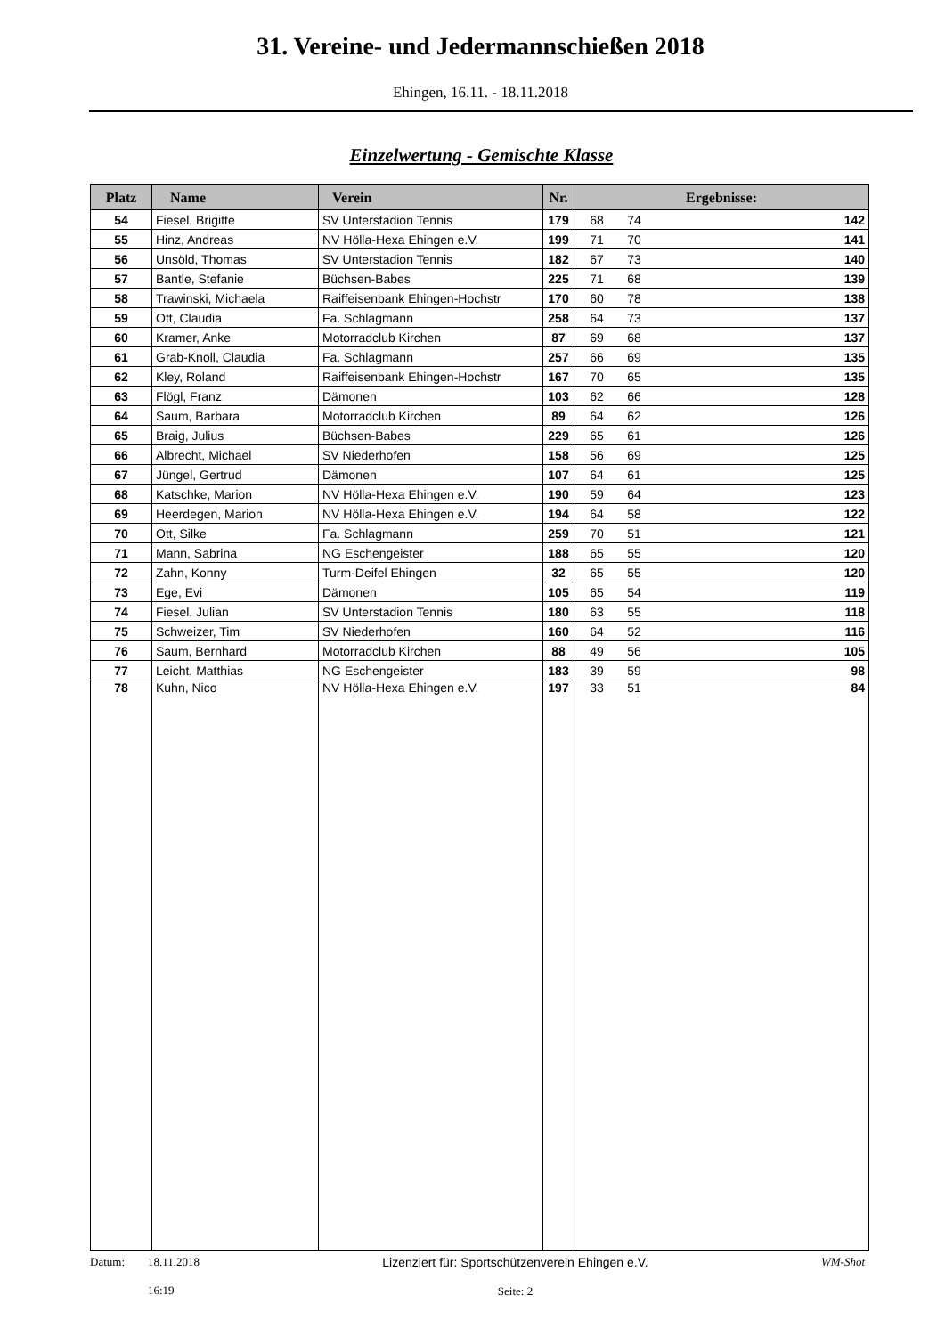31. Vereine- und Jedermannschießen 2018
Ehingen, 16.11. - 18.11.2018
Einzelwertung - Gemischte Klasse
| Platz | Name | Verein | Nr. | Ergebnisse: |
| --- | --- | --- | --- | --- |
| 54 | Fiesel, Brigitte | SV Unterstadion Tennis | 179 | 68 74 142 |
| 55 | Hinz, Andreas | NV Hölla-Hexa Ehingen e.V. | 199 | 71 70 141 |
| 56 | Unsöld, Thomas | SV Unterstadion Tennis | 182 | 67 73 140 |
| 57 | Bantle, Stefanie | Büchsen-Babes | 225 | 71 68 139 |
| 58 | Trawinski, Michaela | Raiffeisenbank Ehingen-Hochstr | 170 | 60 78 138 |
| 59 | Ott, Claudia | Fa. Schlagmann | 258 | 64 73 137 |
| 60 | Kramer, Anke | Motorradclub Kirchen | 87 | 69 68 137 |
| 61 | Grab-Knoll, Claudia | Fa. Schlagmann | 257 | 66 69 135 |
| 62 | Kley, Roland | Raiffeisenbank Ehingen-Hochstr | 167 | 70 65 135 |
| 63 | Flögl, Franz | Dämonen | 103 | 62 66 128 |
| 64 | Saum, Barbara | Motorradclub Kirchen | 89 | 64 62 126 |
| 65 | Braig, Julius | Büchsen-Babes | 229 | 65 61 126 |
| 66 | Albrecht, Michael | SV Niederhofen | 158 | 56 69 125 |
| 67 | Jüngel, Gertrud | Dämonen | 107 | 64 61 125 |
| 68 | Katschke, Marion | NV Hölla-Hexa Ehingen e.V. | 190 | 59 64 123 |
| 69 | Heerdegen, Marion | NV Hölla-Hexa Ehingen e.V. | 194 | 64 58 122 |
| 70 | Ott, Silke | Fa. Schlagmann | 259 | 70 51 121 |
| 71 | Mann, Sabrina | NG Eschengeister | 188 | 65 55 120 |
| 72 | Zahn, Konny | Turm-Deifel Ehingen | 32 | 65 55 120 |
| 73 | Ege, Evi | Dämonen | 105 | 65 54 119 |
| 74 | Fiesel, Julian | SV Unterstadion Tennis | 180 | 63 55 118 |
| 75 | Schweizer, Tim | SV Niederhofen | 160 | 64 52 116 |
| 76 | Saum, Bernhard | Motorradclub Kirchen | 88 | 49 56 105 |
| 77 | Leicht, Matthias | NG Eschengeister | 183 | 39 59 98 |
| 78 | Kuhn, Nico | NV Hölla-Hexa Ehingen e.V. | 197 | 33 51 84 |
Datum:
18.11.2018
16:19
Lizenziert für: Sportschützenverein Ehingen e.V.
Seite: 2
WM-Shot